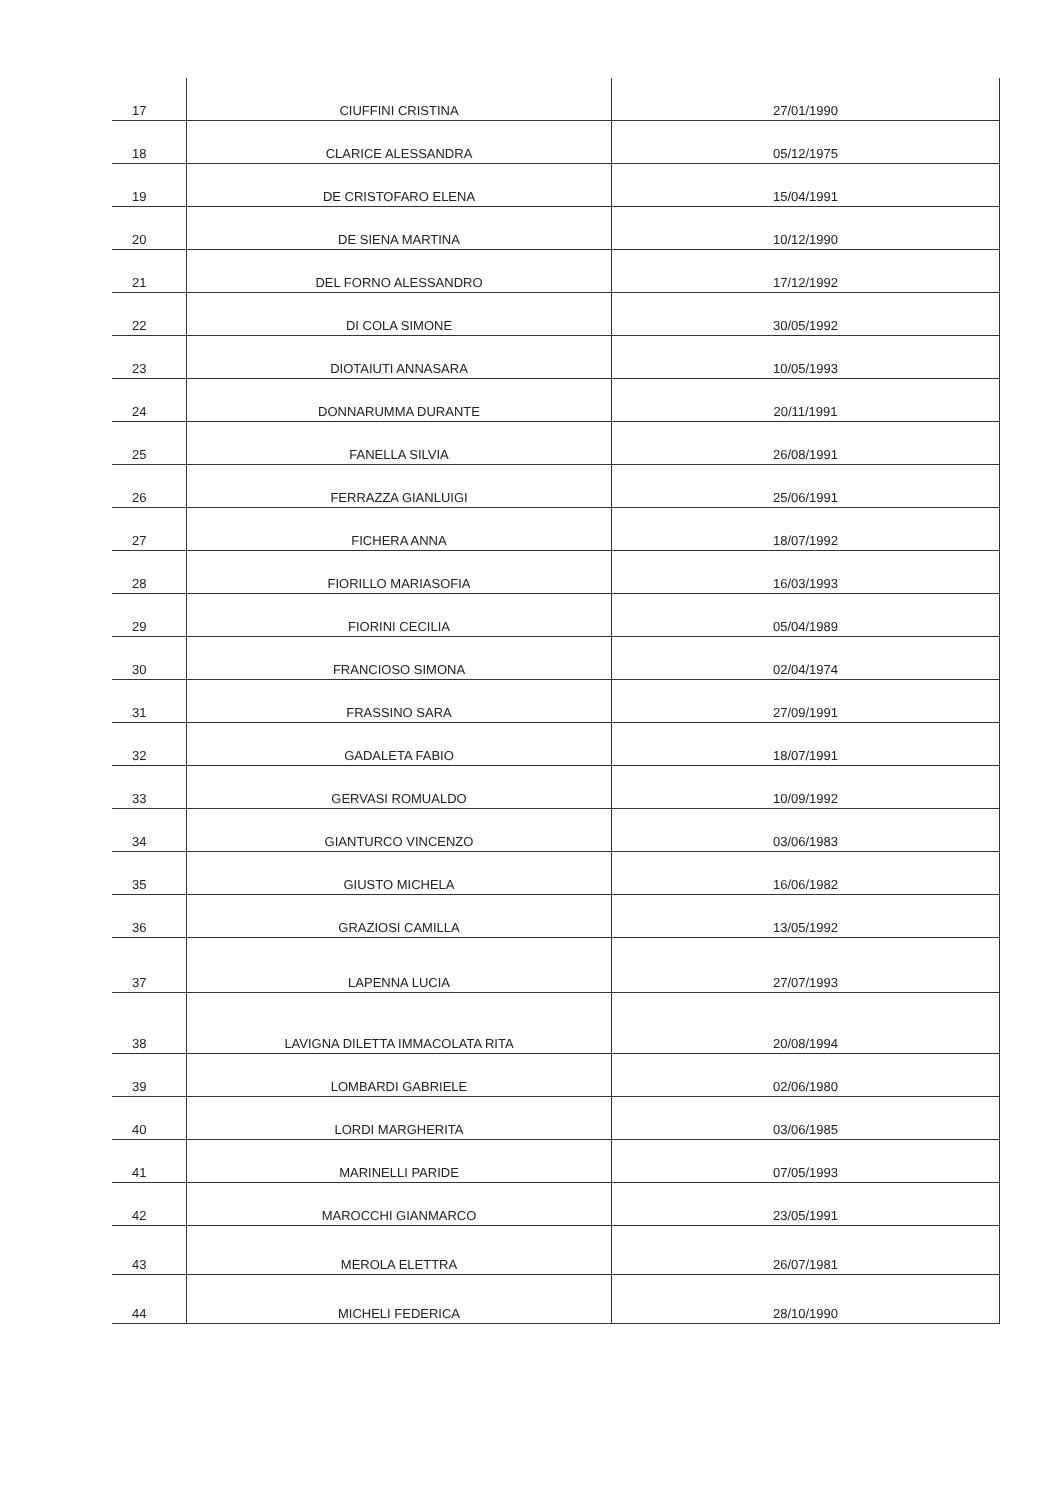| 17 | CIUFFINI CRISTINA | 27/01/1990 |
| 18 | CLARICE ALESSANDRA | 05/12/1975 |
| 19 | DE CRISTOFARO ELENA | 15/04/1991 |
| 20 | DE SIENA MARTINA | 10/12/1990 |
| 21 | DEL FORNO ALESSANDRO | 17/12/1992 |
| 22 | DI COLA SIMONE | 30/05/1992 |
| 23 | DIOTAIUTI ANNASARA | 10/05/1993 |
| 24 | DONNARUMMA DURANTE | 20/11/1991 |
| 25 | FANELLA SILVIA | 26/08/1991 |
| 26 | FERRAZZA GIANLUIGI | 25/06/1991 |
| 27 | FICHERA ANNA | 18/07/1992 |
| 28 | FIORILLO MARIASOFIA | 16/03/1993 |
| 29 | FIORINI CECILIA | 05/04/1989 |
| 30 | FRANCIOSO SIMONA | 02/04/1974 |
| 31 | FRASSINO SARA | 27/09/1991 |
| 32 | GADALETA FABIO | 18/07/1991 |
| 33 | GERVASI ROMUALDO | 10/09/1992 |
| 34 | GIANTURCO VINCENZO | 03/06/1983 |
| 35 | GIUSTO MICHELA | 16/06/1982 |
| 36 | GRAZIOSI CAMILLA | 13/05/1992 |
| 37 | LAPENNA LUCIA | 27/07/1993 |
| 38 | LAVIGNA DILETTA IMMACOLATA RITA | 20/08/1994 |
| 39 | LOMBARDI GABRIELE | 02/06/1980 |
| 40 | LORDI MARGHERITA | 03/06/1985 |
| 41 | MARINELLI PARIDE | 07/05/1993 |
| 42 | MAROCCHI GIANMARCO | 23/05/1991 |
| 43 | MEROLA ELETTRA | 26/07/1981 |
| 44 | MICHELI FEDERICA | 28/10/1990 |